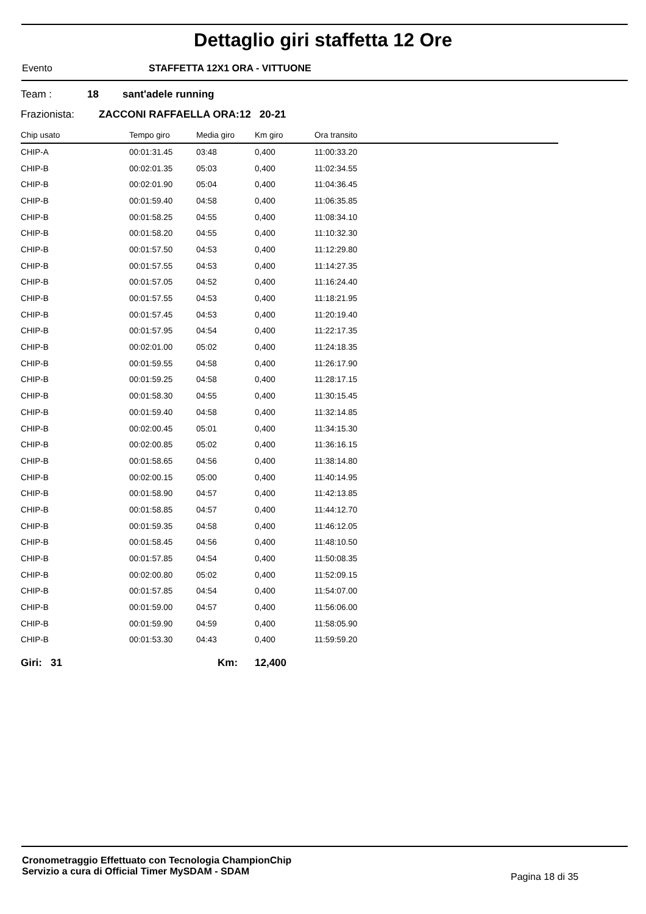Dettaglio giri staffetta 12 Ore
Evento STAFFETTA 12X1 ORA - VITTUONE
Team : 18 sant'adele running
Frazionista: ZACCONI RAFFAELLA ORA:12 20-21
| Chip usato | Tempo giro | Media giro | Km giro | Ora transito |
| --- | --- | --- | --- | --- |
| CHIP-A | 00:01:31.45 | 03:48 | 0,400 | 11:00:33.20 |
| CHIP-B | 00:02:01.35 | 05:03 | 0,400 | 11:02:34.55 |
| CHIP-B | 00:02:01.90 | 05:04 | 0,400 | 11:04:36.45 |
| CHIP-B | 00:01:59.40 | 04:58 | 0,400 | 11:06:35.85 |
| CHIP-B | 00:01:58.25 | 04:55 | 0,400 | 11:08:34.10 |
| CHIP-B | 00:01:58.20 | 04:55 | 0,400 | 11:10:32.30 |
| CHIP-B | 00:01:57.50 | 04:53 | 0,400 | 11:12:29.80 |
| CHIP-B | 00:01:57.55 | 04:53 | 0,400 | 11:14:27.35 |
| CHIP-B | 00:01:57.05 | 04:52 | 0,400 | 11:16:24.40 |
| CHIP-B | 00:01:57.55 | 04:53 | 0,400 | 11:18:21.95 |
| CHIP-B | 00:01:57.45 | 04:53 | 0,400 | 11:20:19.40 |
| CHIP-B | 00:01:57.95 | 04:54 | 0,400 | 11:22:17.35 |
| CHIP-B | 00:02:01.00 | 05:02 | 0,400 | 11:24:18.35 |
| CHIP-B | 00:01:59.55 | 04:58 | 0,400 | 11:26:17.90 |
| CHIP-B | 00:01:59.25 | 04:58 | 0,400 | 11:28:17.15 |
| CHIP-B | 00:01:58.30 | 04:55 | 0,400 | 11:30:15.45 |
| CHIP-B | 00:01:59.40 | 04:58 | 0,400 | 11:32:14.85 |
| CHIP-B | 00:02:00.45 | 05:01 | 0,400 | 11:34:15.30 |
| CHIP-B | 00:02:00.85 | 05:02 | 0,400 | 11:36:16.15 |
| CHIP-B | 00:01:58.65 | 04:56 | 0,400 | 11:38:14.80 |
| CHIP-B | 00:02:00.15 | 05:00 | 0,400 | 11:40:14.95 |
| CHIP-B | 00:01:58.90 | 04:57 | 0,400 | 11:42:13.85 |
| CHIP-B | 00:01:58.85 | 04:57 | 0,400 | 11:44:12.70 |
| CHIP-B | 00:01:59.35 | 04:58 | 0,400 | 11:46:12.05 |
| CHIP-B | 00:01:58.45 | 04:56 | 0,400 | 11:48:10.50 |
| CHIP-B | 00:01:57.85 | 04:54 | 0,400 | 11:50:08.35 |
| CHIP-B | 00:02:00.80 | 05:02 | 0,400 | 11:52:09.15 |
| CHIP-B | 00:01:57.85 | 04:54 | 0,400 | 11:54:07.00 |
| CHIP-B | 00:01:59.00 | 04:57 | 0,400 | 11:56:06.00 |
| CHIP-B | 00:01:59.90 | 04:59 | 0,400 | 11:58:05.90 |
| CHIP-B | 00:01:53.30 | 04:43 | 0,400 | 11:59:59.20 |
Giri: 31 Km: 12,400
Cronometraggio Effettuato con Tecnologia ChampionChip
Servizio a cura di Official Timer MySDAM - SDAM
Pagina 18 di 35